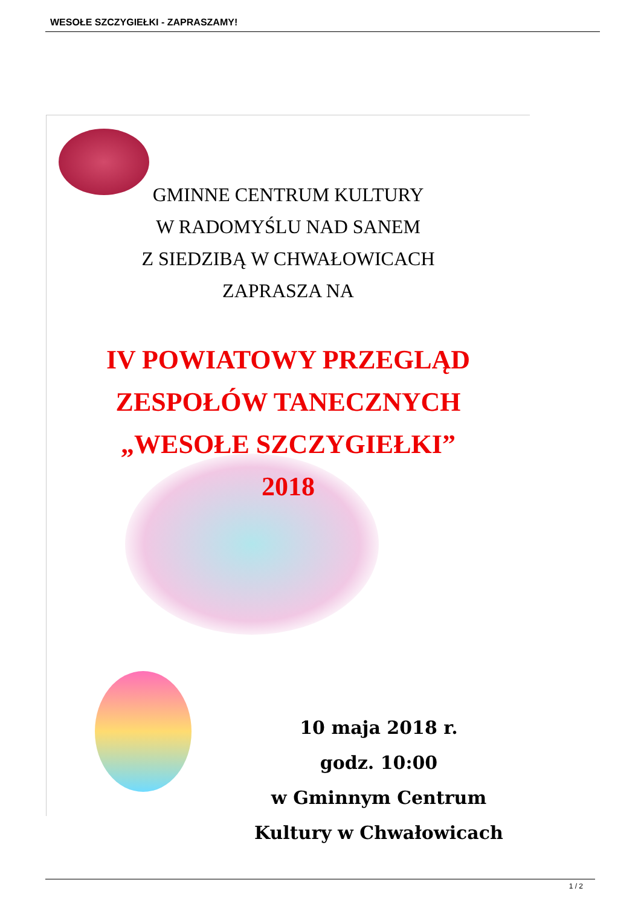WESOŁE SZCZYGIEŁKI - ZAPRASZAMY!
GMINNE CENTRUM KULTURY
W RADOMYŚLU NAD SANEM
Z SIEDZIBĄ W CHWAŁOWICACH
ZAPRASZA NA
IV POWIATOWY PRZEGLĄD
ZESPOŁÓW TANECZNYCH
„WESOŁE SZCZYGIEŁKI”
2018
10 maja 2018 r.
godz. 10:00
w Gminnym Centrum
Kultury w Chwałowicach
1 / 2